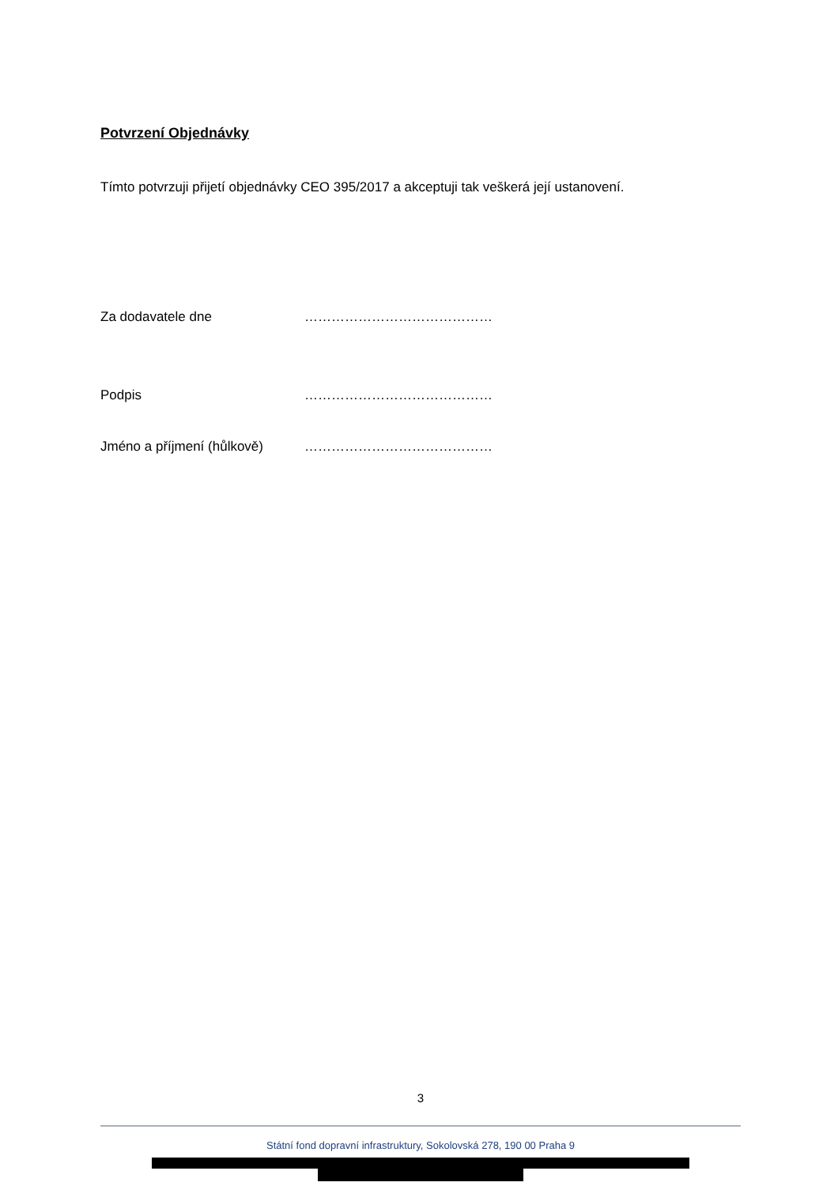Potvrzení Objednávky
Tímto potvrzuji přijetí objednávky CEO 395/2017 a akceptuji tak veškerá její ustanovení.
Za dodavatele dne ……………………………………
Podpis ……………………………………
Jméno a příjmení (hůlkově) ……………………………………
3
Státní fond dopravní infrastruktury, Sokolovská 278, 190 00 Praha 9